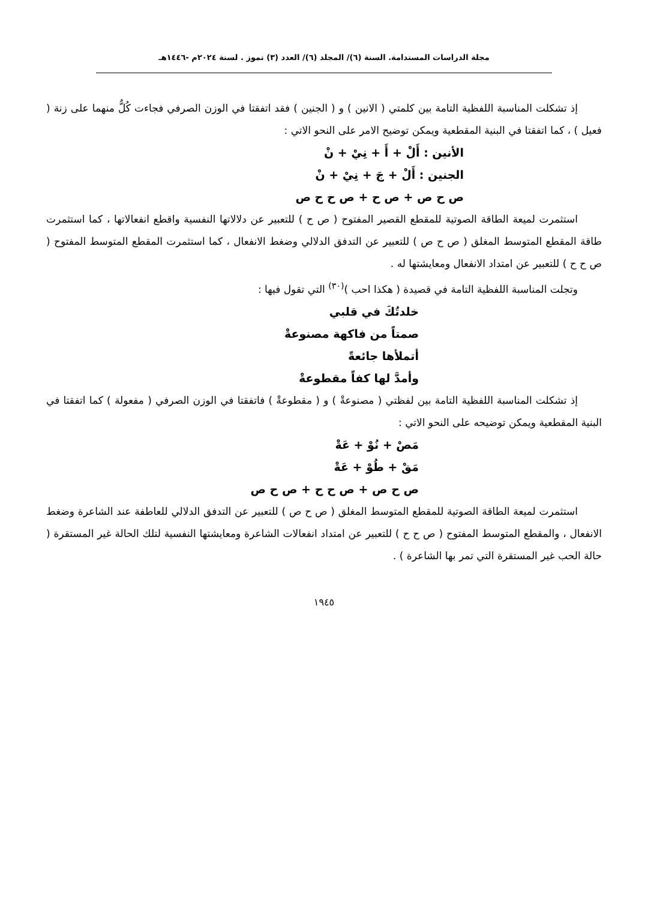مجلة الدراسات المستدامة. السنة (٦)/ المجلد (٦)/ العدد (٣) تموز . لسنة ٢٠٢٤م -١٤٤٦هـ
إذ تشكلت المناسبة اللفظية التامة بين كلمتي ( الانين ) و ( الجنين ) فقد اتفقتا في الوزن الصرفي فجاءت كُلٌّ منهما على زنة ( فعيل ) ، كما اتفقتا في البنية المقطعية ويمكن توضيح الامر على النحو الاتي :
الأنين : أَلْ + أَ + نِيْ + نْ
الجنين : أَلْ + جَ + نِيْ + نْ
ص ح ص + ص ح + ص ح ح ص
استثمرت لميعة الطاقة الصوتية للمقطع القصير المفتوح ( ص ح ) للتعبير عن دلالاتها النفسية واقطع انفعالاتها ، كما استثمرت طاقة المقطع المتوسط المغلق ( ص ح ص ) للتعبير عن التدفق الدلالي وضغط الانفعال ، كما استثمرت المقطع المتوسط المفتوح ( ص ح ح ) للتعبير عن امتداد الانفعال ومعايشتها له .
وتجلت المناسبة اللفظية التامة في قصيدة ( هكذا احب )<sup>(٣٠)</sup> التي تقول فيها :
خلدتُكَ في قلبي
صمتاً من فاكهة مصنوعةْ
أتملأها جائعةً
وأمدَّ لها كفاً مقطوعةْ
إذ تشكلت المناسبة اللفظية التامة بين لفظتي ( مصنوعةْ ) و ( مقطوعةْ ) فاتفقتا في الوزن الصرفي ( مفعولة ) كما اتفقتا في البنية المقطعية ويمكن توضيحه على النحو الاتي :
مَصْ + نُوْ + عَةْ
مَقْ + طُوْ + عَةْ
ص ح ص + ص ح ح + ص ح ص
استثمرت لميعة الطاقة الصوتية للمقطع المتوسط المغلق ( ص ح ص ) للتعبير عن التدفق الدلالي للعاطفة عند الشاعرة وضغط الانفعال ، والمقطع المتوسط المفتوح ( ص ح ح ) للتعبير عن امتداد انفعالات الشاعرة ومعايشتها النفسية لتلك الحالة غير المستقرة ( حالة الحب غير المستقرة التي تمر بها الشاعرة ) .
١٩٤٥